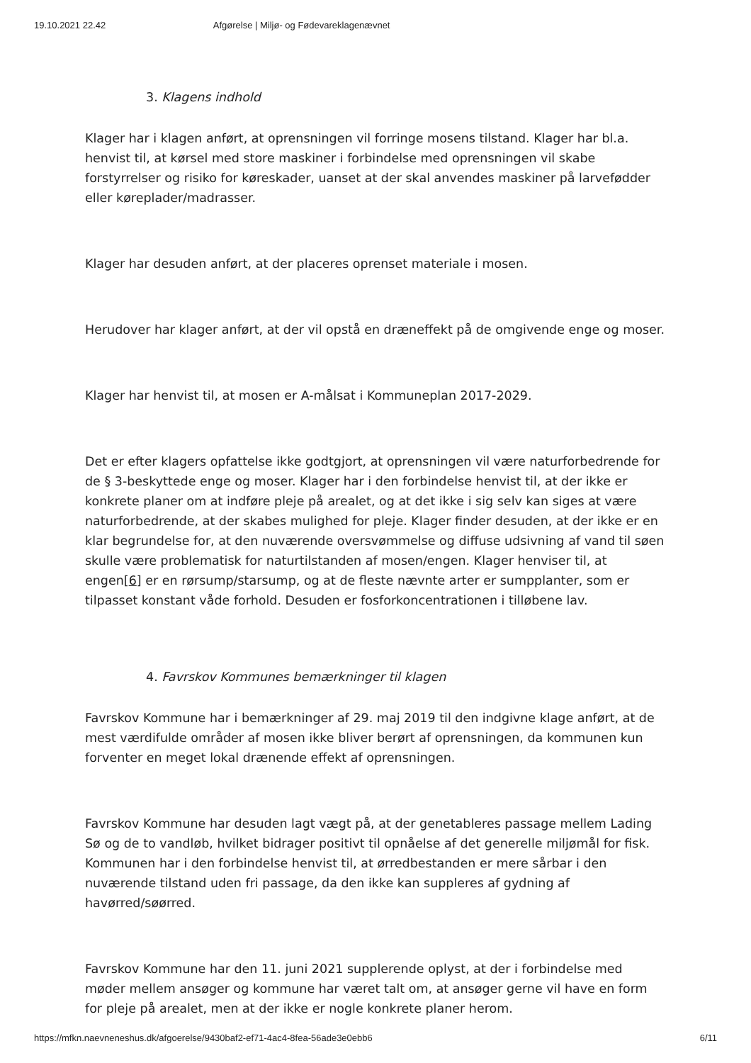19.10.2021 22.42 Afgørelse | Miljø- og Fødevareklagenævnet
3. Klagens indhold
Klager har i klagen anført, at oprensningen vil forringe mosens tilstand. Klager har bl.a. henvist til, at kørsel med store maskiner i forbindelse med oprensningen vil skabe forstyrrelser og risiko for køreskader, uanset at der skal anvendes maskiner på larvefødder eller køreplader/madrasser.
Klager har desuden anført, at der placeres oprenset materiale i mosen.
Herudover har klager anført, at der vil opstå en dræneffekt på de omgivende enge og moser.
Klager har henvist til, at mosen er A-målsat i Kommuneplan 2017-2029.
Det er efter klagers opfattelse ikke godtgjort, at oprensningen vil være naturforbedrende for de § 3-beskyttede enge og moser. Klager har i den forbindelse henvist til, at der ikke er konkrete planer om at indføre pleje på arealet, og at det ikke i sig selv kan siges at være naturforbedrende, at der skabes mulighed for pleje. Klager finder desuden, at der ikke er en klar begrundelse for, at den nuværende oversvømmelse og diffuse udsivning af vand til søen skulle være problematisk for naturtilstanden af mosen/engen. Klager henviser til, at engen[6] er en rørsump/starsump, og at de fleste nævnte arter er sumpplanter, som er tilpasset konstant våde forhold. Desuden er fosforkoncentrationen i tilløbene lav.
4. Favrskov Kommunes bemærkninger til klagen
Favrskov Kommune har i bemærkninger af 29. maj 2019 til den indgivne klage anført, at de mest værdifulde områder af mosen ikke bliver berørt af oprensningen, da kommunen kun forventer en meget lokal drænende effekt af oprensningen.
Favrskov Kommune har desuden lagt vægt på, at der genetableres passage mellem Lading Sø og de to vandløb, hvilket bidrager positivt til opnåelse af det generelle miljømål for fisk. Kommunen har i den forbindelse henvist til, at ørredbestanden er mere sårbar i den nuværende tilstand uden fri passage, da den ikke kan suppleres af gydning af havørred/søørred.
Favrskov Kommune har den 11. juni 2021 supplerende oplyst, at der i forbindelse med møder mellem ansøger og kommune har været talt om, at ansøger gerne vil have en form for pleje på arealet, men at der ikke er nogle konkrete planer herom.
https://mfkn.naevneneshus.dk/afgoerelse/9430baf2-ef71-4ac4-8fea-56ade3e0ebb6 6/11